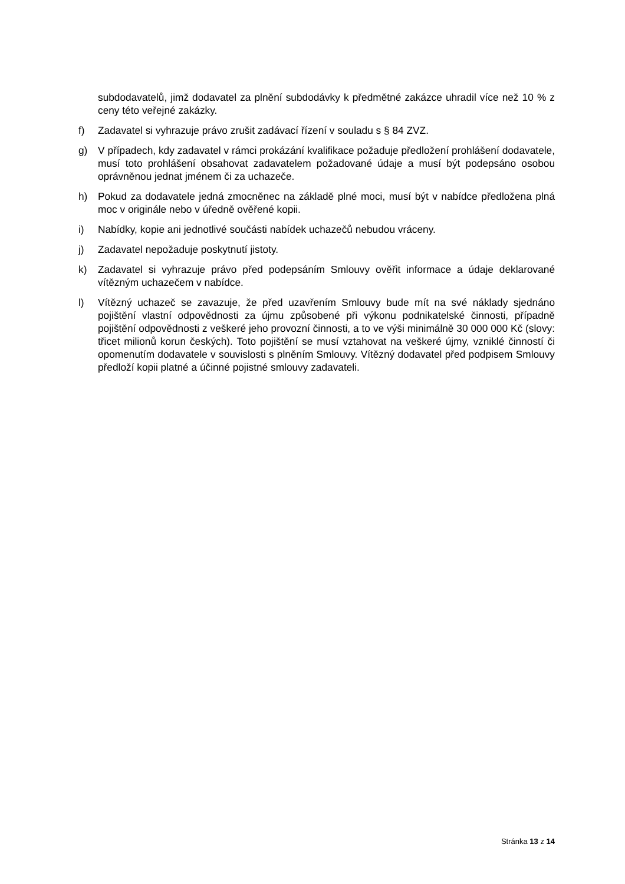subdodavatelů, jimž dodavatel za plnění subdodávky k předmětné zakázce uhradil více než 10 % z ceny této veřejné zakázky.
f) Zadavatel si vyhrazuje právo zrušit zadávací řízení v souladu s § 84 ZVZ.
g) V případech, kdy zadavatel v rámci prokázání kvalifikace požaduje předložení prohlášení dodavatele, musí toto prohlášení obsahovat zadavatelem požadované údaje a musí být podepsáno osobou oprávněnou jednat jménem či za uchazeče.
h) Pokud za dodavatele jedná zmocněnec na základě plné moci, musí být v nabídce předložena plná moc v originále nebo v úředně ověřené kopii.
i) Nabídky, kopie ani jednotlivé součásti nabídek uchazečů nebudou vráceny.
j) Zadavatel nepožaduje poskytnutí jistoty.
k) Zadavatel si vyhrazuje právo před podepsáním Smlouvy ověřit informace a údaje deklarované vítězným uchazečem v nabídce.
l) Vítězný uchazeč se zavazuje, že před uzavřením Smlouvy bude mít na své náklady sjednáno pojištění vlastní odpovědnosti za újmu způsobené při výkonu podnikatelské činnosti, případně pojištění odpovědnosti z veškeré jeho provozní činnosti, a to ve výši minimálně 30 000 000 Kč (slovy: třicet milionů korun českých). Toto pojištění se musí vztahovat na veškeré újmy, vzniklé činností či opomenutím dodavatele v souvislosti s plněním Smlouvy. Vítězný dodavatel před podpisem Smlouvy předloží kopii platné a účinné pojistné smlouvy zadavateli.
Stránka 13 z 14